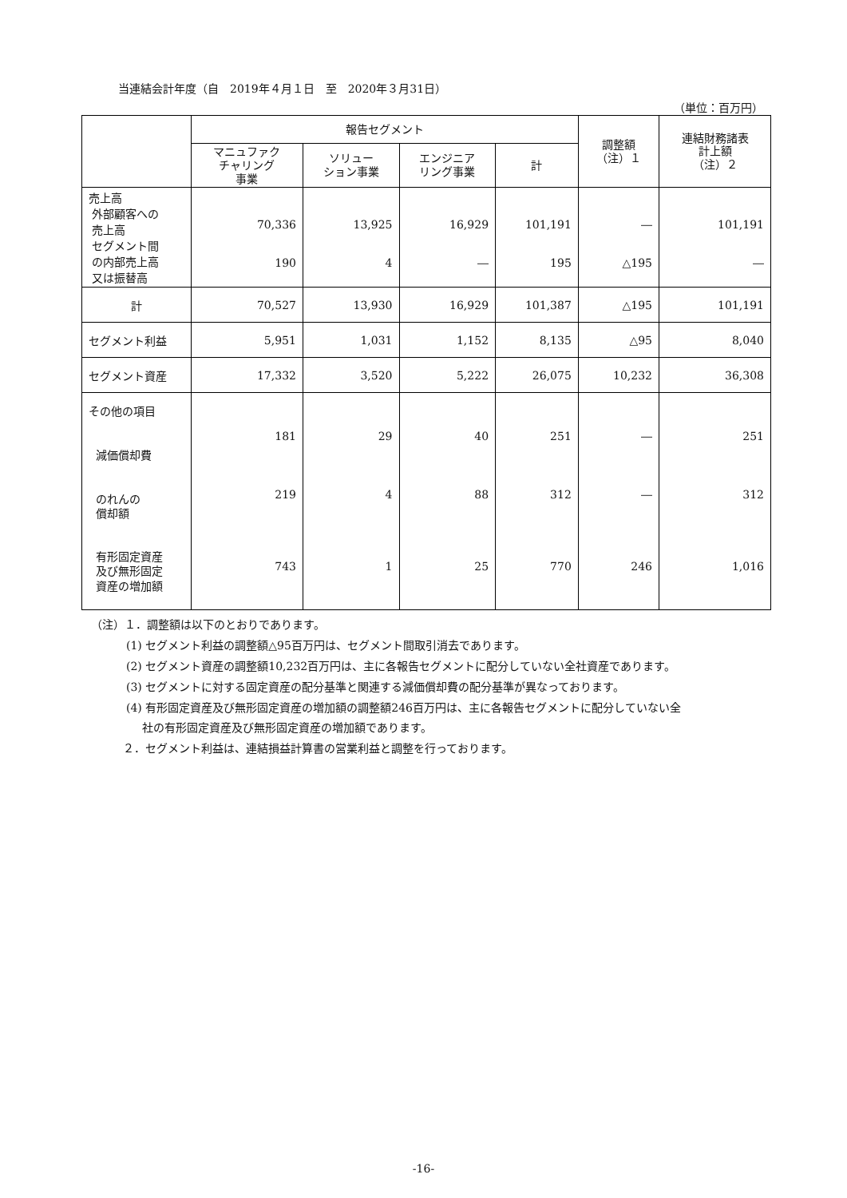当連結会計年度（自　2019年４月１日　至　2020年３月31日）
（単位：百万円）
| | 報告セグメント | | | | 調整額 （注）１ | 連結財務諸表 計上額 （注）２ |
| --- | --- | --- | --- | --- | --- | --- |
| | マニュファク チャリング 事業 | ソリュー ション事業 | エンジニア リング事業 | 計 | | |
| 売上高 外部顧客への 売上高 セグメント間 の内部売上高 又は振替高 | 70,336 190 | 13,925 4 | 16,929 ― | 101,191 195 | ― △195 | 101,191 ― |
| 計 | 70,527 | 13,930 | 16,929 | 101,387 | △195 | 101,191 |
| セグメント利益 | 5,951 | 1,031 | 1,152 | 8,135 | △95 | 8,040 |
| セグメント資産 | 17,332 | 3,520 | 5,222 | 26,075 | 10,232 | 36,308 |
| その他の項目 減価償却費 のれんの 償却額 有形固定資産 及び無形固定 資産の増加額 | 181 219 743 | 29 4 1 | 40 88 25 | 251 312 770 | ― ― 246 | 251 312 1,016 |
（注）１．調整額は以下のとおりであります。
(1) セグメント利益の調整額△95百万円は、セグメント間取引消去であります。
(2) セグメント資産の調整額10,232百万円は、主に各報告セグメントに配分していない全社資産であります。
(3) セグメントに対する固定資産の配分基準と関連する減価償却費の配分基準が異なっております。
(4) 有形固定資産及び無形固定資産の増加額の調整額246百万円は、主に各報告セグメントに配分していない全
社の有形固定資産及び無形固定資産の増加額であります。
２．セグメント利益は、連結損益計算書の営業利益と調整を行っております。
-16-